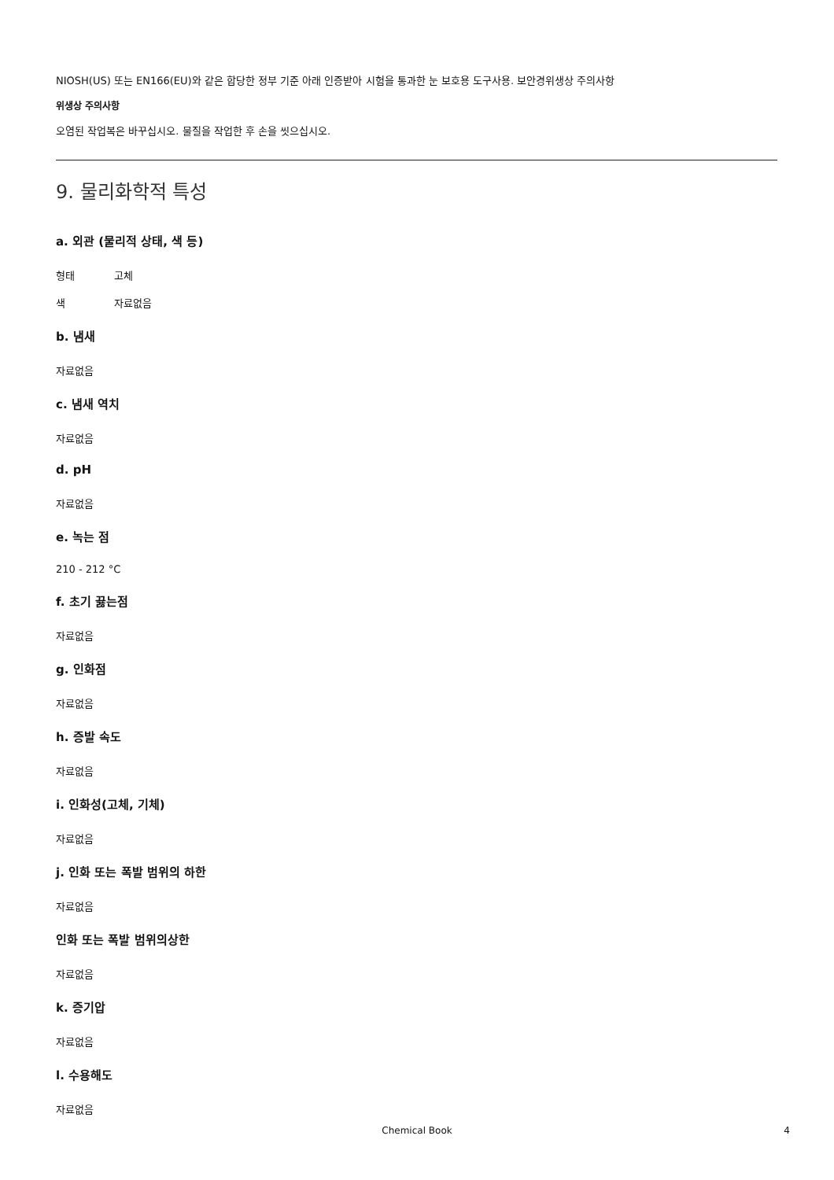NIOSH(US) 또는 EN166(EU)와 같은 합당한 정부 기준 아래 인증받아 시험을 통과한 눈 보호용 도구사용. 보안경위생상 주의사항
위생상 주의사항
오염된 작업복은 바꾸십시오. 물질을 작업한 후 손을 씻으십시오.
9. 물리화학적 특성
a. 외관 (물리적 상태, 색 등)
형태 고체
색 자료없음
b. 냄새
자료없음
c. 냄새 역치
자료없음
d. pH
자료없음
e. 녹는 점
210 - 212 °C
f. 초기 끓는점
자료없음
g. 인화점
자료없음
h. 증발 속도
자료없음
i. 인화성(고체, 기체)
자료없음
j. 인화 또는 폭발 범위의 하한
자료없음
인화 또는 폭발 범위의상한
자료없음
k. 증기압
자료없음
l. 수용해도
자료없음
Chemical Book
4